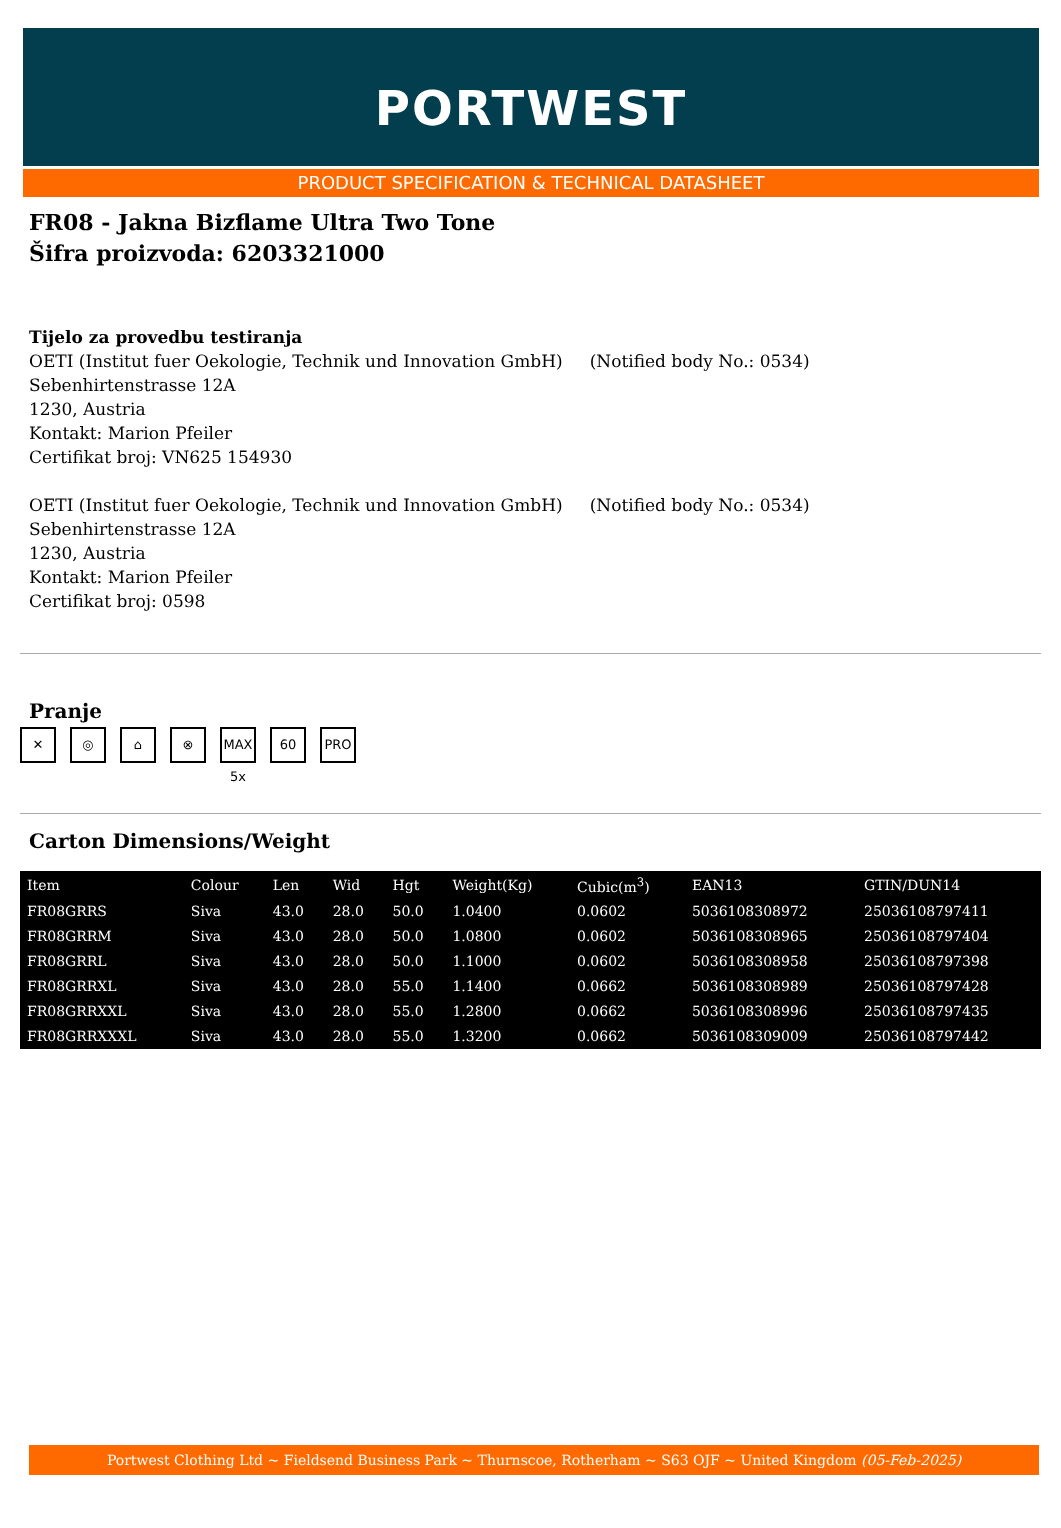PORTWEST
PRODUCT SPECIFICATION & TECHNICAL DATASHEET
FR08 - Jakna Bizflame Ultra Two Tone
Šifra proizvoda: 6203321000
Tijelo za provedbu testiranja
OETI (Institut fuer Oekologie, Technik und Innovation GmbH) (Notified body No.: 0534)
Sebenhirtenstrasse 12A
1230, Austria
Kontakt: Marion Pfeiler
Certifikat broj: VN625 154930
OETI (Institut fuer Oekologie, Technik und Innovation GmbH) (Notified body No.: 0534)
Sebenhirtenstrasse 12A
1230, Austria
Kontakt: Marion Pfeiler
Certifikat broj: 0598
Pranje
✕ ◎ ⌂ ⊗ MAX 5x 60 PRO
Carton Dimensions/Weight
| Item | Colour | Len | Wid | Hgt | Weight(Kg) | Cubic(m<sup>3</sup>) | EAN13 | GTIN/DUN14 |
| --- | --- | --- | --- | --- | --- | --- | --- | --- |
| FR08GRRS | Siva | 43.0 | 28.0 | 50.0 | 1.0400 | 0.0602 | 5036108308972 | 25036108797411 |
| FR08GRRM | Siva | 43.0 | 28.0 | 50.0 | 1.0800 | 0.0602 | 5036108308965 | 25036108797404 |
| FR08GRRL | Siva | 43.0 | 28.0 | 50.0 | 1.1000 | 0.0602 | 5036108308958 | 25036108797398 |
| FR08GRRXL | Siva | 43.0 | 28.0 | 55.0 | 1.1400 | 0.0662 | 5036108308989 | 25036108797428 |
| FR08GRRXXL | Siva | 43.0 | 28.0 | 55.0 | 1.2800 | 0.0662 | 5036108308996 | 25036108797435 |
| FR08GRRXXXL | Siva | 43.0 | 28.0 | 55.0 | 1.3200 | 0.0662 | 5036108309009 | 25036108797442 |
Portwest Clothing Ltd ~ Fieldsend Business Park ~ Thurnscoe, Rotherham ~ S63 OJF ~ United Kingdom (05-Feb-2025)